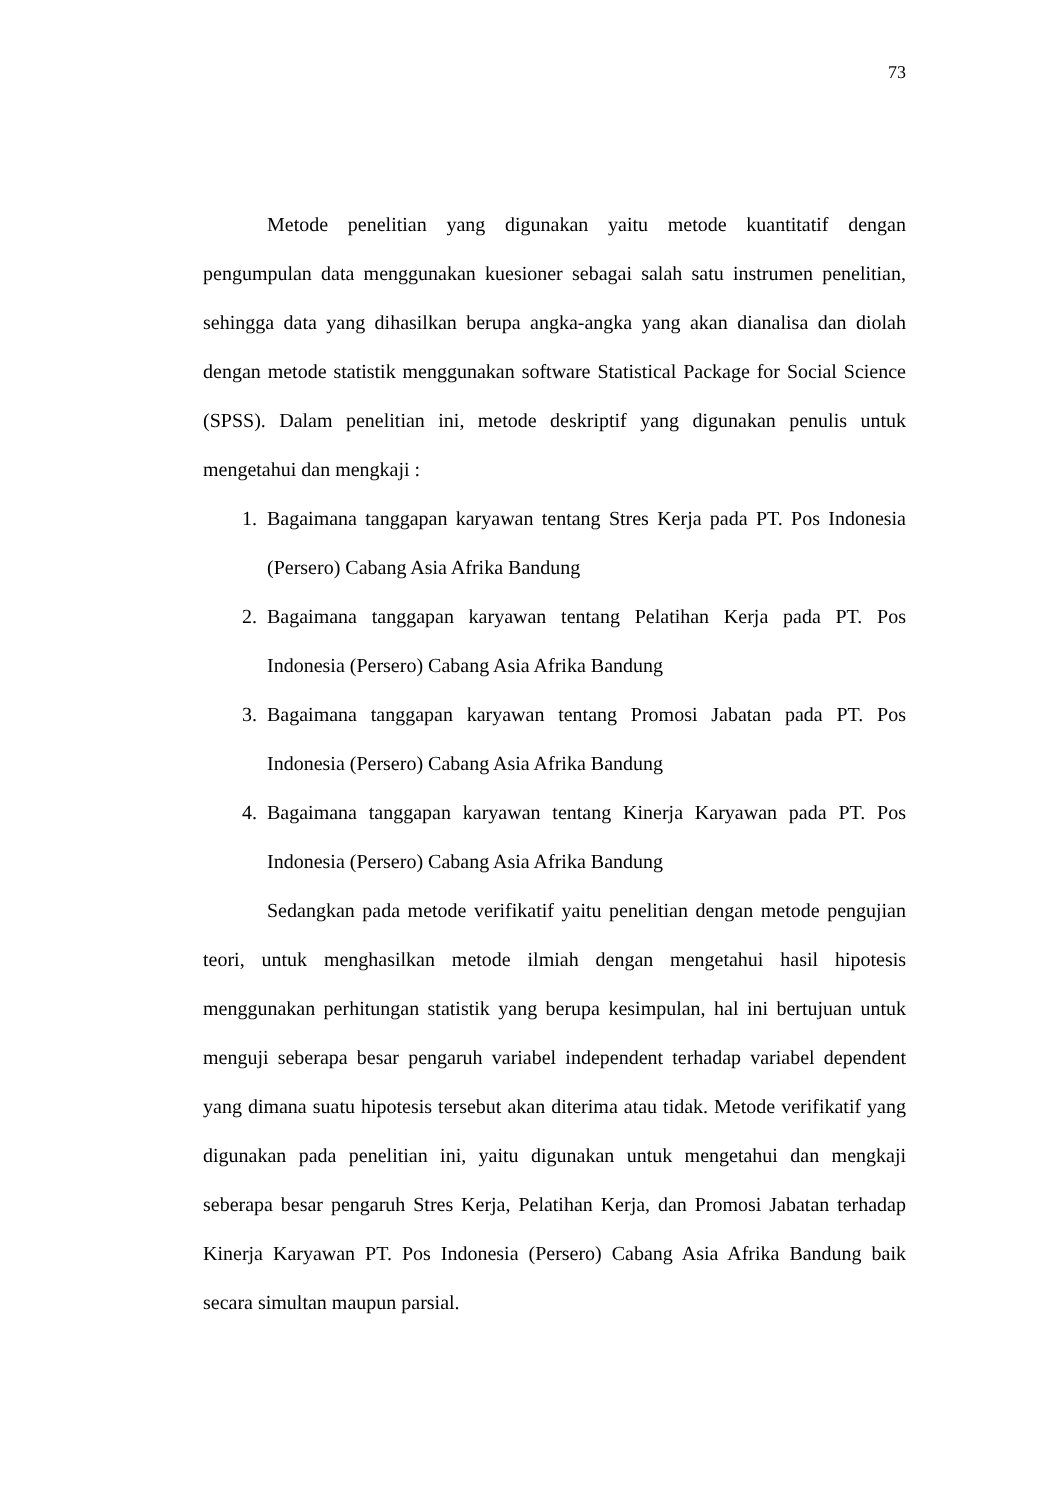73
Metode penelitian yang digunakan yaitu metode kuantitatif dengan pengumpulan data menggunakan kuesioner sebagai salah satu instrumen penelitian, sehingga data yang dihasilkan berupa angka-angka yang akan dianalisa dan diolah dengan metode statistik menggunakan software Statistical Package for Social Science (SPSS). Dalam penelitian ini, metode deskriptif yang digunakan penulis untuk mengetahui dan mengkaji :
1. Bagaimana tanggapan karyawan tentang Stres Kerja pada PT. Pos Indonesia (Persero) Cabang Asia Afrika Bandung
2. Bagaimana tanggapan karyawan tentang Pelatihan Kerja pada PT. Pos Indonesia (Persero) Cabang Asia Afrika Bandung
3. Bagaimana tanggapan karyawan tentang Promosi Jabatan pada PT. Pos Indonesia (Persero) Cabang Asia Afrika Bandung
4. Bagaimana tanggapan karyawan tentang Kinerja Karyawan pada PT. Pos Indonesia (Persero) Cabang Asia Afrika Bandung
Sedangkan pada metode verifikatif yaitu penelitian dengan metode pengujian teori, untuk menghasilkan metode ilmiah dengan mengetahui hasil hipotesis menggunakan perhitungan statistik yang berupa kesimpulan, hal ini bertujuan untuk menguji seberapa besar pengaruh variabel independent terhadap variabel dependent yang dimana suatu hipotesis tersebut akan diterima atau tidak. Metode verifikatif yang digunakan pada penelitian ini, yaitu digunakan untuk mengetahui dan mengkaji seberapa besar pengaruh Stres Kerja, Pelatihan Kerja, dan Promosi Jabatan terhadap Kinerja Karyawan PT. Pos Indonesia (Persero) Cabang Asia Afrika Bandung baik secara simultan maupun parsial.